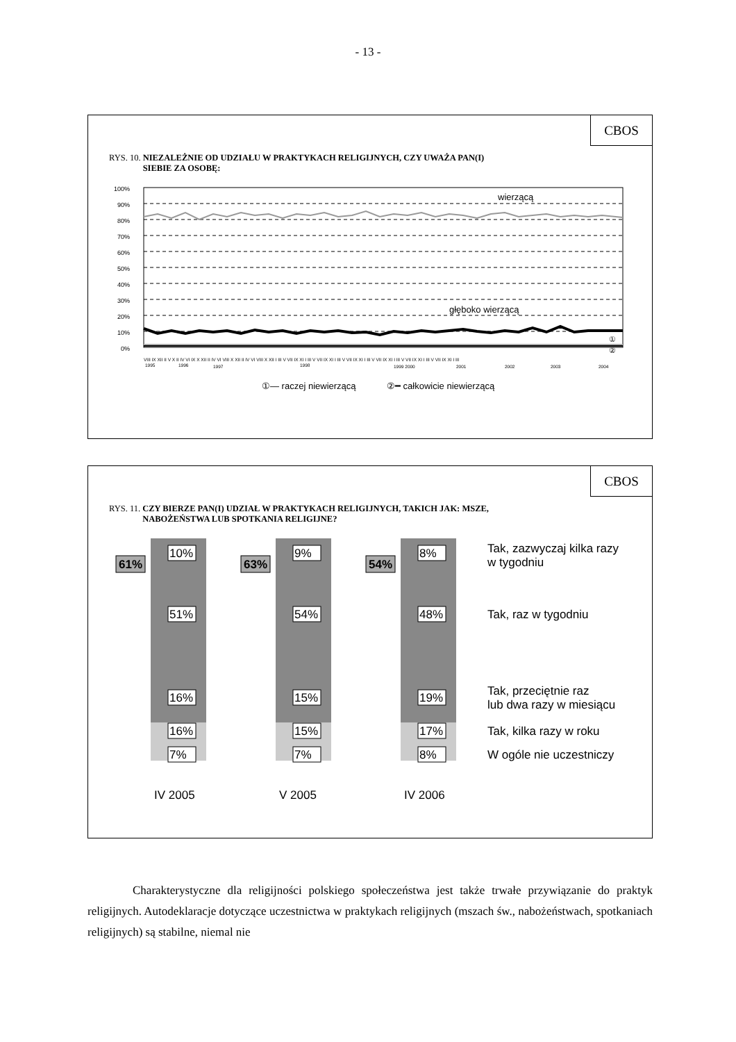- 13 -
CBOS
RYS. 10. NIEZALEŻNIE OD UDZIAŁU W PRAKTYKACH RELIGIJNYCH, CZY UWAŻA PAN(I)
SIEBIE ZA OSOBĘ:
100%
90%
80%
70%
60%
50%
40%
30%
20%
10%
0%
wierzącą
głęboko wierzącą
①
②
VIII IX XII II V X II IV VI IX X XII II IV VI VIII X XII II IV VI VIII X XII I III V VII IX XI I III V VII IX XI I III V VII IX XI I III V VII IX XI I III V VII IX XI I III V VII IX XI I III
1995
1996
1997
1998
1999 2000
2001
2002
2003
2004
①— raczej niewierzącą
②━ całkowicie niewierzącą
CBOS
RYS. 11. CZY BIERZE PAN(I) UDZIAŁ W PRAKTYKACH RELIGIJNYCH, TAKICH JAK: MSZE,
NABOŻEŃSTWA LUB SPOTKANIA RELIGIJNE?
61%
63%
54%
10%
51%
16%
16%
7%
9%
54%
15%
15%
7%
8%
48%
19%
17%
8%
Tak, zazwyczaj kilka razy
w tygodniu
Tak, raz w tygodniu
Tak, przeciętnie raz
lub dwa razy w miesiącu
Tak, kilka razy w roku
W ogóle nie uczestniczy
IV 2005
V 2005
IV 2006
Charakterystyczne dla religijności polskiego społeczeństwa jest także trwałe przywiązanie do praktyk religijnych. Autodeklaracje dotyczące uczestnictwa w praktykach religijnych (mszach św., nabożeństwach, spotkaniach religijnych) są stabilne, niemal nie